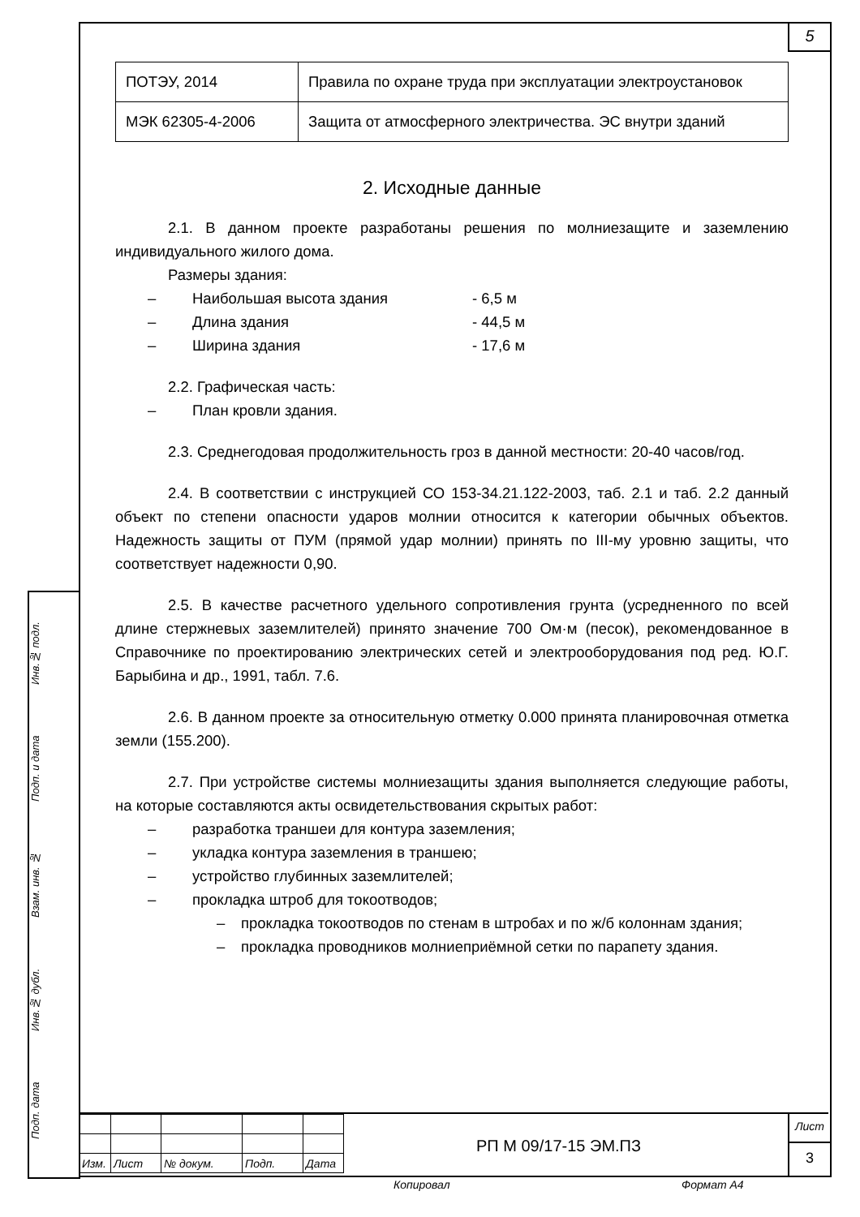5
| ПОТЭУ, 2014 | Правила по охране труда при эксплуатации электроустановок |
| МЭК 62305-4-2006 | Защита от атмосферного электричества. ЭС внутри зданий |
2. Исходные данные
2.1. В данном проекте разработаны решения по молниезащите и заземлению индивидуального жилого дома.
Размеры здания:
– Наибольшая высота здания - 6,5 м
– Длина здания - 44,5 м
– Ширина здания - 17,6 м
2.2. Графическая часть:
– План кровли здания.
2.3. Среднегодовая продолжительность гроз в данной местности: 20-40 часов/год.
2.4. В соответствии с инструкцией СО 153-34.21.122-2003, таб. 2.1 и таб. 2.2 данный объект по степени опасности ударов молнии относится к категории обычных объектов. Надежность защиты от ПУМ (прямой удар молнии) принять по III-му уровню защиты, что соответствует надежности 0,90.
2.5. В качестве расчетного удельного сопротивления грунта (усредненного по всей длине стержневых заземлителей) принято значение 700 Ом·м (песок), рекомендованное в Справочнике по проектированию электрических сетей и электрооборудования под ред. Ю.Г. Барыбина и др., 1991, табл. 7.6.
2.6. В данном проекте за относительную отметку 0.000 принята планировочная отметка земли (155.200).
2.7. При устройстве системы молниезащиты здания выполняется следующие работы, на которые составляются акты освидетельствования скрытых работ:
– разработка траншеи для контура заземления;
– укладка контура заземления в траншею;
– устройство глубинных заземлителей;
– прокладка штроб для токоотводов;
– прокладка токоотводов по стенам в штробах и по ж/б колоннам здания;
– прокладка проводников молниеприёмной сетки по парапету здания.
| Изм. | Лист | № докум. | Подп. | Дата |
РП М 09/17-15 ЭМ.ПЗ
Лист
3
Подп. дата Инв.№ дубл. Взам. инв. № Подп. и дата Инв.№ подл.
Копировал Формат А4